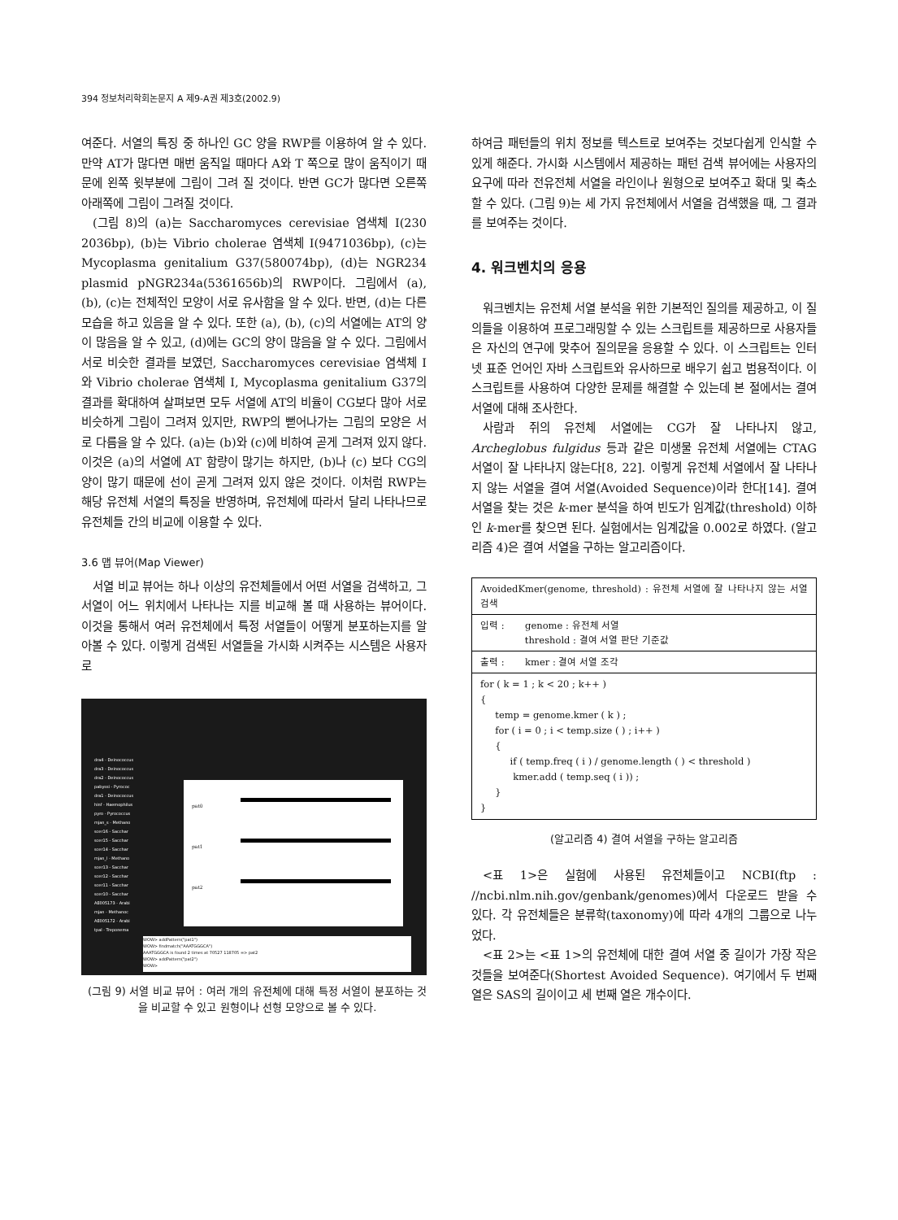394 정보처리학회논문지 A 제9-A권 제3호(2002.9)
여준다. 서열의 특징 중 하나인 GC 양을 RWP를 이용하여 알 수 있다. 만약 AT가 많다면 매번 움직일 때마다 A와 T 쪽으로 많이 움직이기 때문에 왼쪽 윗부분에 그림이 그려 질 것이다. 반면 GC가 많다면 오른쪽 아래쪽에 그림이 그려질 것이다.
(그림 8)의 (a)는 Saccharomyces cerevisiae 염색체 I(230 2036bp), (b)는 Vibrio cholerae 염색체 I(9471036bp), (c)는 Mycoplasma genitalium G37(580074bp), (d)는 NGR234 plasmid pNGR234a(5361656b)의 RWP이다. 그림에서 (a), (b), (c)는 전체적인 모양이 서로 유사함을 알 수 있다. 반면, (d)는 다른 모습을 하고 있음을 알 수 있다. 또한 (a), (b), (c)의 서열에는 AT의 양이 많음을 알 수 있고, (d)에는 GC의 양이 많음을 알 수 있다. 그림에서 서로 비슷한 결과를 보였던, Saccharomyces cerevisiae 염색체 I와 Vibrio cholerae 염색체 I, Mycoplasma genitalium G37의 결과를 확대하여 살펴보면 모두 서열에 AT의 비율이 CG보다 많아 서로 비슷하게 그림이 그려져 있지만, RWP의 뻗어나가는 그림의 모양은 서로 다름을 알 수 있다. (a)는 (b)와 (c)에 비하여 곧게 그려져 있지 않다. 이것은 (a)의 서열에 AT 함량이 많기는 하지만, (b)나 (c) 보다 CG의 양이 많기 때문에 선이 곧게 그려져 있지 않은 것이다. 이처럼 RWP는 해당 유전체 서열의 특징을 반영하며, 유전체에 따라서 달리 나타나므로 유전체들 간의 비교에 이용할 수 있다.
3.6 맵 뷰어(Map Viewer)
서열 비교 뷰어는 하나 이상의 유전체들에서 어떤 서열을 검색하고, 그 서열이 어느 위치에서 나타나는 지를 비교해 볼 때 사용하는 뷰어이다. 이것을 통해서 여러 유전체에서 특정 서열들이 어떻게 분포하는지를 알아볼 수 있다. 이렇게 검색된 서열들을 가시화 시켜주는 시스템은 사용자로
dra4 - Deinococcus
dra3 - Deinococcus
dra2 - Deinococcus
pabyssi - Pyrococ
dra1 - Deinococcus
hinf - Haemophilus
pyro - Pyrococcus
mjan_s - Methano
scer16 - Sacchar
scer15 - Sacchar
scer14 - Sacchar
mjan_l - Methano
scer13 - Sacchar
scer12 - Sacchar
scer11 - Sacchar
scer10 - Sacchar
AE005173 - Arabi
mjan - Methanoc
AE005172 - Arabi
tpal - Treponema
pat0
pat1
pat2
WOW> addPattern("pat1")
WOW> findmatch("AAATGGGCA")
AAATGGGCA is found 2 times at 70527 118705 => pat2
WOW> addPattern("pat2")
WOW>
(그림 9) 서열 비교 뷰어 : 여러 개의 유전체에 대해 특정 서열이 분포하는 것을 비교할 수 있고 원형이나 선형 모양으로 볼 수 있다.
하여금 패턴들의 위치 정보를 텍스트로 보여주는 것보다쉽게 인식할 수 있게 해준다. 가시화 시스템에서 제공하는 패턴 검색 뷰어에는 사용자의 요구에 따라 전유전체 서열을 라인이나 원형으로 보여주고 확대 및 축소할 수 있다. (그림 9)는 세 가지 유전체에서 서열을 검색했을 때, 그 결과를 보여주는 것이다.
4. 워크벤치의 응용
워크벤치는 유전체 서열 분석을 위한 기본적인 질의를 제공하고, 이 질의들을 이용하여 프로그래밍할 수 있는 스크립트를 제공하므로 사용자들은 자신의 연구에 맞추어 질의문을 응용할 수 있다. 이 스크립트는 인터넷 표준 언어인 자바 스크립트와 유사하므로 배우기 쉽고 범용적이다. 이 스크립트를 사용하여 다양한 문제를 해결할 수 있는데 본 절에서는 결여 서열에 대해 조사한다.
사람과 쥐의 유전체 서열에는 CG가 잘 나타나지 않고, Archeglobus fulgidus 등과 같은 미생물 유전체 서열에는 CTAG 서열이 잘 나타나지 않는다[8, 22]. 이렇게 유전체 서열에서 잘 나타나지 않는 서열을 결여 서열(Avoided Sequence)이라 한다[14]. 결여 서열을 찾는 것은 k-mer 분석을 하여 빈도가 임계값(threshold) 이하인 k-mer를 찾으면 된다. 실험에서는 임계값을 0.002로 하였다. (알고리즘 4)은 결여 서열을 구하는 알고리즘이다.
AvoidedKmer(genome, threshold) : 유전체 서열에 잘 나타나지 않는 서열 검색
입력 : genome : 유전체 서열
threshold : 결여 서열 판단 기준값
출력 : kmer : 결여 서열 조각
for ( k = 1 ; k < 20 ; k++ )
{
     temp = genome.kmer ( k ) ;
     for ( i = 0 ; i < temp.size ( ) ; i++ )
     {
          if ( temp.freq ( i ) / genome.length ( ) < threshold )
           kmer.add ( temp.seq ( i )) ;
     }
}
(알고리즘 4) 결여 서열을 구하는 알고리즘
<표 1>은 실험에 사용된 유전체들이고 NCBI(ftp : //ncbi.nlm.nih.gov/genbank/genomes)에서 다운로드 받을 수 있다. 각 유전체들은 분류학(taxonomy)에 따라 4개의 그룹으로 나누었다.
<표 2>는 <표 1>의 유전체에 대한 결여 서열 중 길이가 가장 작은 것들을 보여준다(Shortest Avoided Sequence). 여기에서 두 번째 열은 SAS의 길이이고 세 번째 열은 개수이다.